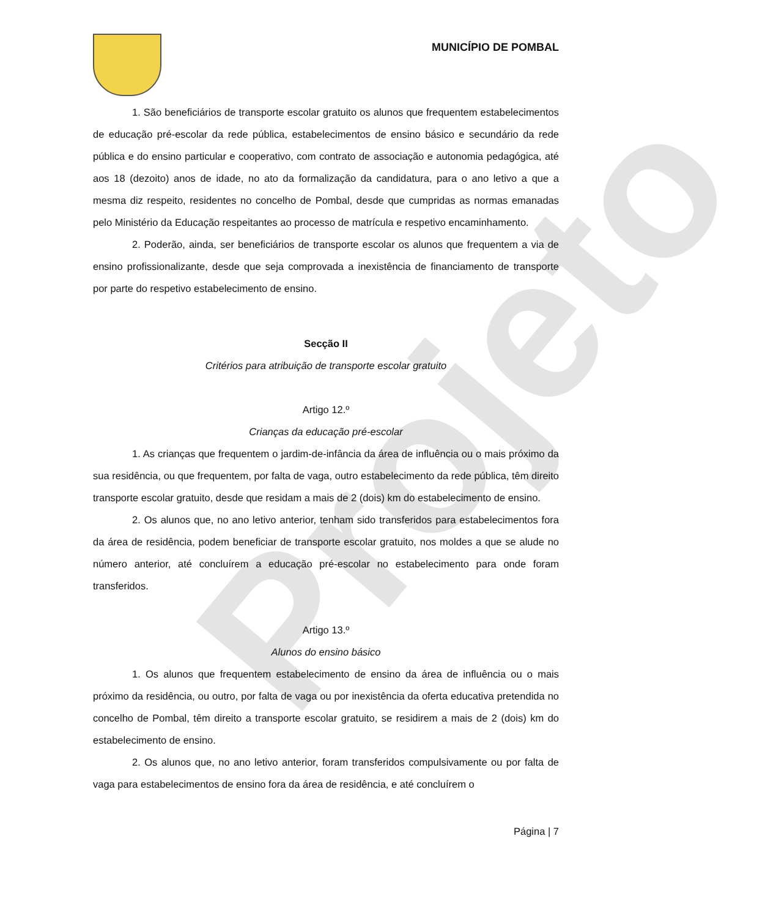Projeto
MUNICÍPIO DE POMBAL
1. São beneficiários de transporte escolar gratuito os alunos que frequentem estabelecimentos de educação pré-escolar da rede pública, estabelecimentos de ensino básico e secundário da rede pública e do ensino particular e cooperativo, com contrato de associação e autonomia pedagógica, até aos 18 (dezoito) anos de idade, no ato da formalização da candidatura, para o ano letivo a que a mesma diz respeito, residentes no concelho de Pombal, desde que cumpridas as normas emanadas pelo Ministério da Educação respeitantes ao processo de matrícula e respetivo encaminhamento.
2. Poderão, ainda, ser beneficiários de transporte escolar os alunos que frequentem a via de ensino profissionalizante, desde que seja comprovada a inexistência de financiamento de transporte por parte do respetivo estabelecimento de ensino.
Secção II
Critérios para atribuição de transporte escolar gratuito
Artigo 12.º
Crianças da educação pré-escolar
1. As crianças que frequentem o jardim-de-infância da área de influência ou o mais próximo da sua residência, ou que frequentem, por falta de vaga, outro estabelecimento da rede pública, têm direito transporte escolar gratuito, desde que residam a mais de 2 (dois) km do estabelecimento de ensino.
2. Os alunos que, no ano letivo anterior, tenham sido transferidos para estabelecimentos fora da área de residência, podem beneficiar de transporte escolar gratuito, nos moldes a que se alude no número anterior, até concluírem a educação pré-escolar no estabelecimento para onde foram transferidos.
Artigo 13.º
Alunos do ensino básico
1. Os alunos que frequentem estabelecimento de ensino da área de influência ou o mais próximo da residência, ou outro, por falta de vaga ou por inexistência da oferta educativa pretendida no concelho de Pombal, têm direito a transporte escolar gratuito, se residirem a mais de 2 (dois) km do estabelecimento de ensino.
2. Os alunos que, no ano letivo anterior, foram transferidos compulsivamente ou por falta de vaga para estabelecimentos de ensino fora da área de residência, e até concluírem o
Página | 7